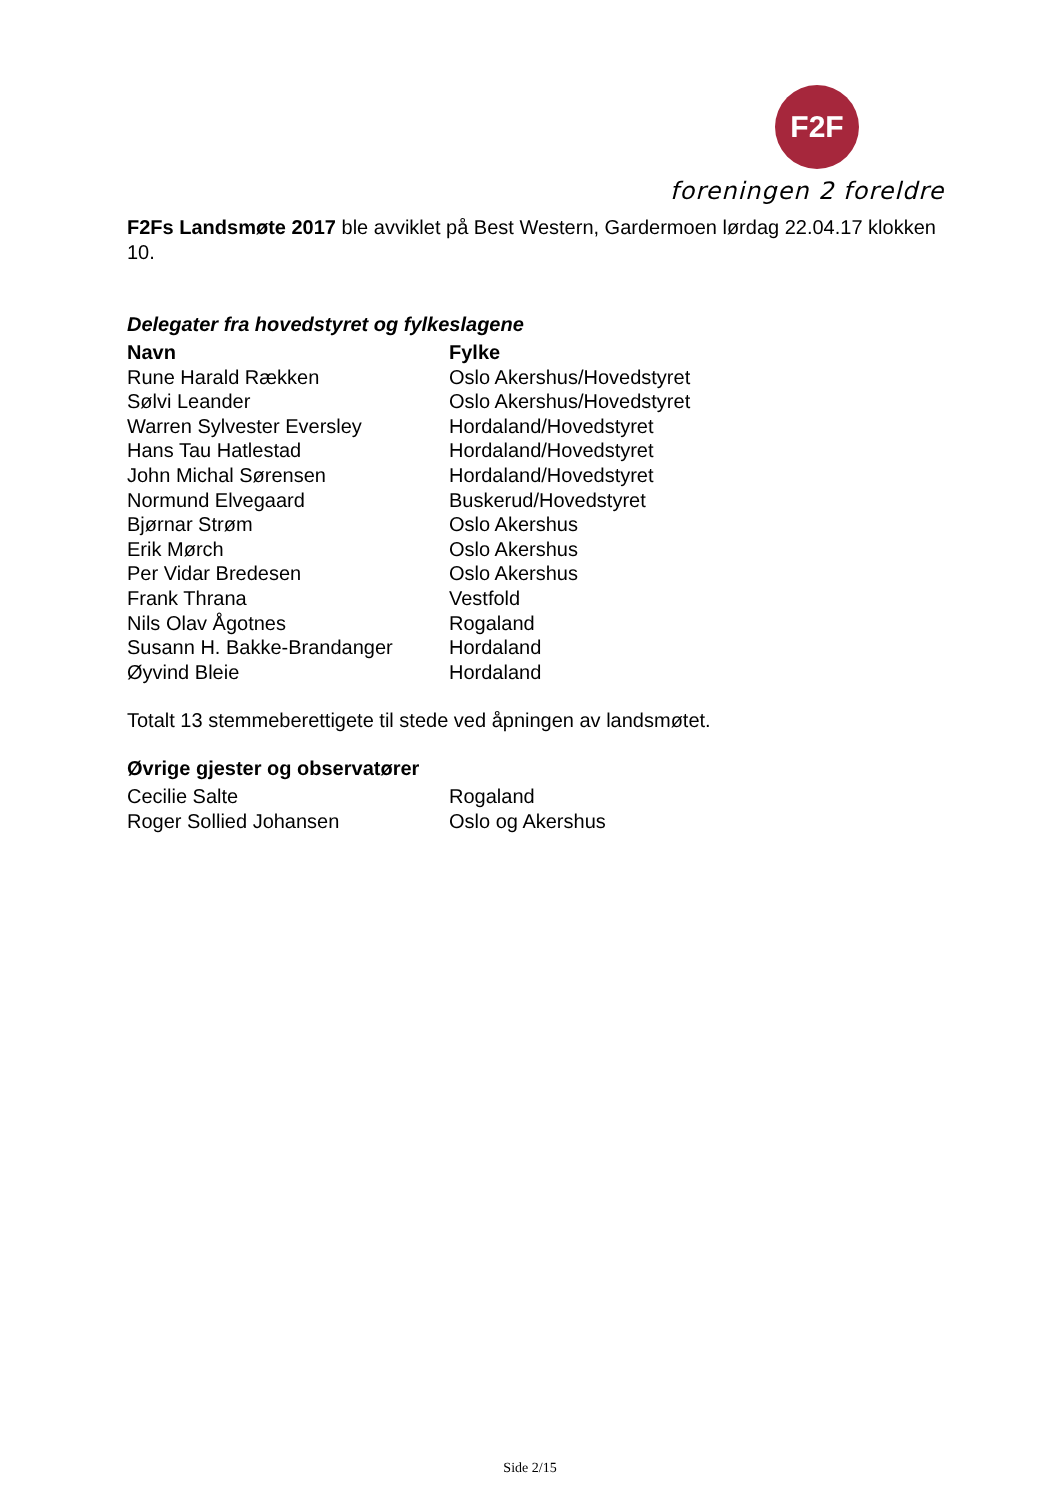F2F
foreningen 2 foreldre
F2Fs Landsmøte 2017 ble avviklet på Best Western, Gardermoen lørdag 22.04.17 klokken 10.
Delegater fra hovedstyret og fylkeslagene
| Navn | Fylke |
| --- | --- |
| Rune Harald Rækken | Oslo Akershus/Hovedstyret |
| Sølvi Leander | Oslo Akershus/Hovedstyret |
| Warren Sylvester Eversley | Hordaland/Hovedstyret |
| Hans Tau Hatlestad | Hordaland/Hovedstyret |
| John Michal Sørensen | Hordaland/Hovedstyret |
| Normund Elvegaard | Buskerud/Hovedstyret |
| Bjørnar Strøm | Oslo Akershus |
| Erik Mørch | Oslo Akershus |
| Per Vidar Bredesen | Oslo Akershus |
| Frank Thrana | Vestfold |
| Nils Olav Ågotnes | Rogaland |
| Susann H. Bakke-Brandanger | Hordaland |
| Øyvind Bleie | Hordaland |
Totalt 13 stemmeberettigete til stede ved åpningen av landsmøtet.
Øvrige gjester og observatører
| Cecilie Salte | Rogaland |
| Roger Sollied Johansen | Oslo og Akershus |
Side 2/15